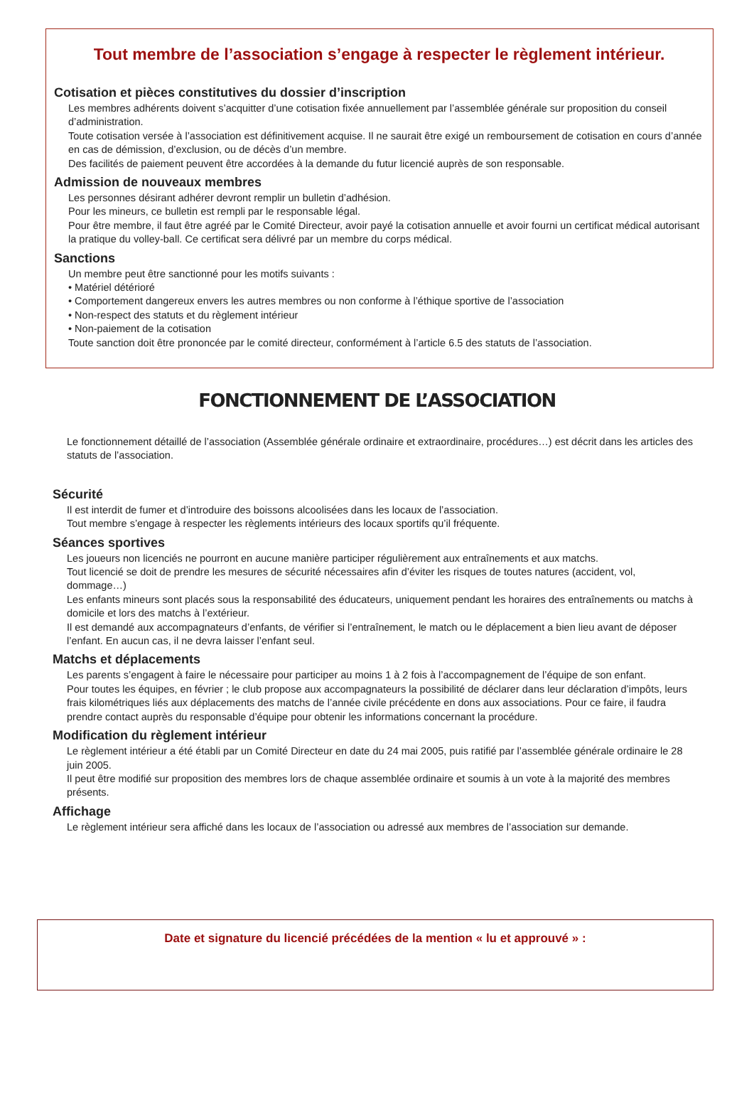Tout membre de l’association s’engage à respecter le règlement intérieur.
Cotisation et pièces constitutives du dossier d’inscription
Les membres adhérents doivent s’acquitter d’une cotisation fixée annuellement par l’assemblée générale sur proposition du conseil d’administration.
Toute cotisation versée à l’association est définitivement acquise. Il ne saurait être exigé un remboursement de cotisation en cours d’année en cas de démission, d’exclusion, ou de décès d’un membre.
Des facilités de paiement peuvent être accordées à la demande du futur licencié auprès de son responsable.
Admission de nouveaux membres
Les personnes désirant adhérer devront remplir un bulletin d’adhésion.
Pour les mineurs, ce bulletin est rempli par le responsable légal.
Pour être membre, il faut être agréé par le Comité Directeur, avoir payé la cotisation annuelle et avoir fourni un certificat médical autorisant la pratique du volley-ball. Ce certificat sera délivré par un membre du corps médical.
Sanctions
Un membre peut être sanctionné pour les motifs suivants :
• Matériel détérioré
• Comportement dangereux envers les autres membres ou non conforme à l’éthique sportive de l’association
• Non-respect des statuts et du règlement intérieur
• Non-paiement de la cotisation
Toute sanction doit être prononcée par le comité directeur, conformément à l’article 6.5 des statuts de l’association.
FONCTIONNEMENT DE L’ASSOCIATION
Le fonctionnement détaillé de l’association (Assemblée générale ordinaire et extraordinaire, procédures…) est décrit dans les articles des statuts de l’association.
Sécurité
Il est interdit de fumer et d’introduire des boissons alcoolisées dans les locaux de l’association.
Tout membre s’engage à respecter les règlements intérieurs des locaux sportifs qu’il fréquente.
Séances sportives
Les joueurs non licenciés ne pourront en aucune manière participer régulièrement aux entraînements et aux matchs.
Tout licencié se doit de prendre les mesures de sécurité nécessaires afin d’éviter les risques de toutes natures (accident, vol, dommage…)
Les enfants mineurs sont placés sous la responsabilité des éducateurs, uniquement pendant les horaires des entraînements ou matchs à domicile et lors des matchs à l’extérieur.
Il est demandé aux accompagnateurs d’enfants, de vérifier si l’entraînement, le match ou le déplacement a bien lieu avant de déposer l’enfant. En aucun cas, il ne devra laisser l’enfant seul.
Matchs et déplacements
Les parents s’engagent à faire le nécessaire pour participer au moins 1 à 2 fois à l’accompagnement de l’équipe de son enfant.
Pour toutes les équipes, en février ; le club propose aux accompagnateurs la possibilité de déclarer dans leur déclaration d’impôts, leurs frais kilométriques liés aux déplacements des matchs de l’année civile précédente en dons aux associations. Pour ce faire, il faudra prendre contact auprès du responsable d’équipe pour obtenir les informations concernant la procédure.
Modification du règlement intérieur
Le règlement intérieur a été établi par un Comité Directeur en date du 24 mai 2005, puis ratifié par l’assemblée générale ordinaire le 28 juin 2005.
Il peut être modifié sur proposition des membres lors de chaque assemblée ordinaire et soumis à un vote à la majorité des membres présents.
Affichage
Le règlement intérieur sera affiché dans les locaux de l’association ou adressé aux membres de l’association sur demande.
Date et signature du licencié précédées de la mention « lu et approuvé » :